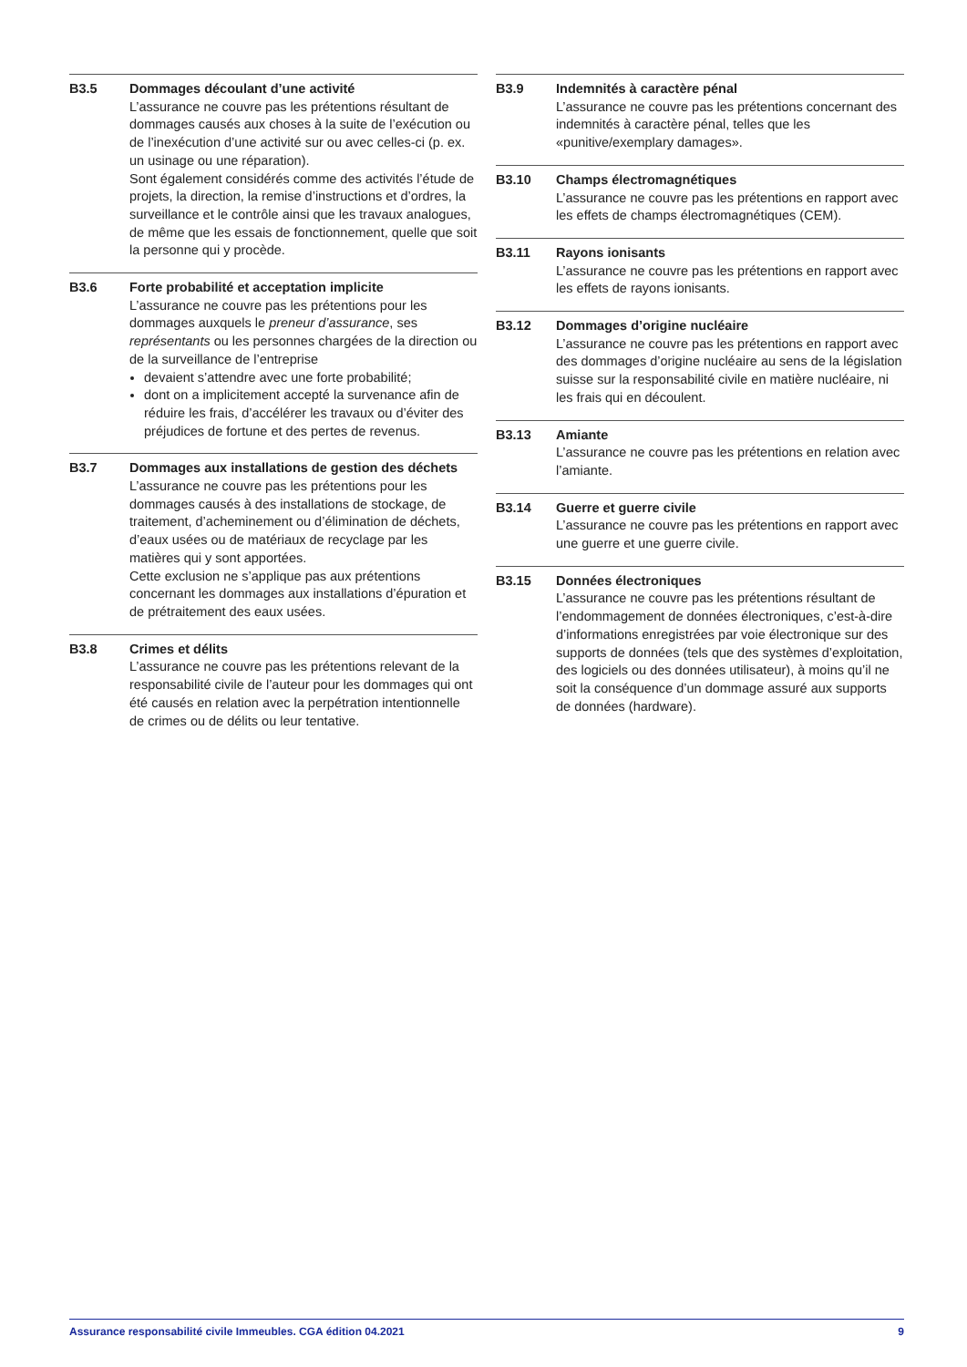B3.5 Dommages découlant d’une activité
L’assurance ne couvre pas les prétentions résultant de dommages causés aux choses à la suite de l’exécution ou de l’inexécution d’une activité sur ou avec celles-ci (p. ex. un usinage ou une réparation).
Sont également considérés comme des activités l’étude de projets, la direction, la remise d’instructions et d’ordres, la surveillance et le contrôle ainsi que les travaux analogues, de même que les essais de fonctionnement, quelle que soit la personne qui y procède.
B3.6 Forte probabilité et acceptation implicite
L’assurance ne couvre pas les prétentions pour les dommages auxquels le preneur d’assurance, ses représentants ou les personnes chargées de la direction ou de la surveillance de l’entreprise
devaient s’attendre avec une forte probabilité;
dont on a implicitement accepté la survenance afin de réduire les frais, d’accélérer les travaux ou d’éviter des préjudices de fortune et des pertes de revenus.
B3.7 Dommages aux installations de gestion des déchets
L’assurance ne couvre pas les prétentions pour les dommages causés à des installations de stockage, de traitement, d’acheminement ou d’élimination de déchets, d’eaux usées ou de matériaux de recyclage par les matières qui y sont apportées.
Cette exclusion ne s’applique pas aux prétentions concernant les dommages aux installations d’épuration et de prétraitement des eaux usées.
B3.8 Crimes et délits
L’assurance ne couvre pas les prétentions relevant de la responsabilité civile de l’auteur pour les dommages qui ont été causés en relation avec la perpétration intentionnelle de crimes ou de délits ou leur tentative.
B3.9 Indemnités à caractère pénal
L’assurance ne couvre pas les prétentions concernant des indemnités à caractère pénal, telles que les «punitive/exemplary damages».
B3.10 Champs électromagnétiques
L’assurance ne couvre pas les prétentions en rapport avec les effets de champs électromagnétiques (CEM).
B3.11 Rayons ionisants
L’assurance ne couvre pas les prétentions en rapport avec les effets de rayons ionisants.
B3.12 Dommages d’origine nucléaire
L’assurance ne couvre pas les prétentions en rapport avec des dommages d’origine nucléaire au sens de la législation suisse sur la responsabilité civile en matière nucléaire, ni les frais qui en découlent.
B3.13 Amiante
L’assurance ne couvre pas les prétentions en relation avec l’amiante.
B3.14 Guerre et guerre civile
L’assurance ne couvre pas les prétentions en rapport avec une guerre et une guerre civile.
B3.15 Données électroniques
L’assurance ne couvre pas les prétentions résultant de l’endommagement de données électroniques, c’est-à-dire d’informations enregistrées par voie électronique sur des supports de données (tels que des systèmes d’exploitation, des logiciels ou des données utilisateur), à moins qu’il ne soit la conséquence d’un dommage assuré aux supports de données (hardware).
Assurance responsabilité civile Immeubles. CGA édition 04.2021 9